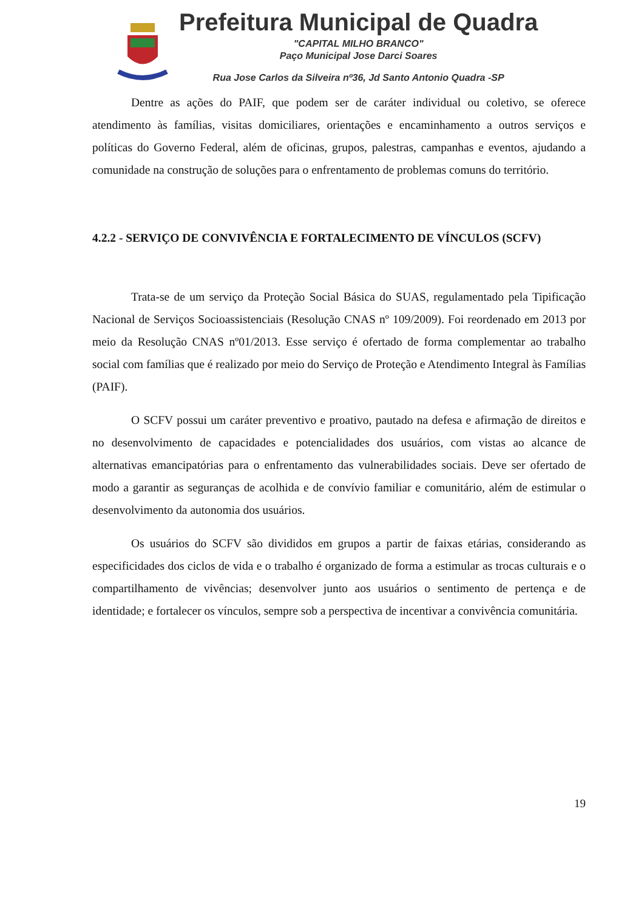Prefeitura Municipal de Quadra
"CAPITAL MILHO BRANCO"
Paço Municipal Jose Darci Soares
Rua Jose Carlos da Silveira nº36, Jd Santo Antonio Quadra -SP
Dentre as ações do PAIF, que podem ser de caráter individual ou coletivo, se oferece atendimento às famílias, visitas domiciliares, orientações e encaminhamento a outros serviços e políticas do Governo Federal, além de oficinas, grupos, palestras, campanhas e eventos, ajudando a comunidade na construção de soluções para o enfrentamento de problemas comuns do território.
4.2.2 - SERVIÇO DE CONVIVÊNCIA E FORTALECIMENTO DE VÍNCULOS (SCFV)
Trata-se de um serviço da Proteção Social Básica do SUAS, regulamentado pela Tipificação Nacional de Serviços Socioassistenciais (Resolução CNAS nº 109/2009). Foi reordenado em 2013 por meio da Resolução CNAS nº01/2013. Esse serviço é ofertado de forma complementar ao trabalho social com famílias que é realizado por meio do Serviço de Proteção e Atendimento Integral às Famílias (PAIF).
O SCFV possui um caráter preventivo e proativo, pautado na defesa e afirmação de direitos e no desenvolvimento de capacidades e potencialidades dos usuários, com vistas ao alcance de alternativas emancipatórias para o enfrentamento das vulnerabilidades sociais. Deve ser ofertado de modo a garantir as seguranças de acolhida e de convívio familiar e comunitário, além de estimular o desenvolvimento da autonomia dos usuários.
Os usuários do SCFV são divididos em grupos a partir de faixas etárias, considerando as especificidades dos ciclos de vida e o trabalho é organizado de forma a estimular as trocas culturais e o compartilhamento de vivências; desenvolver junto aos usuários o sentimento de pertença e de identidade; e fortalecer os vínculos, sempre sob a perspectiva de incentivar a convivência comunitária.
19